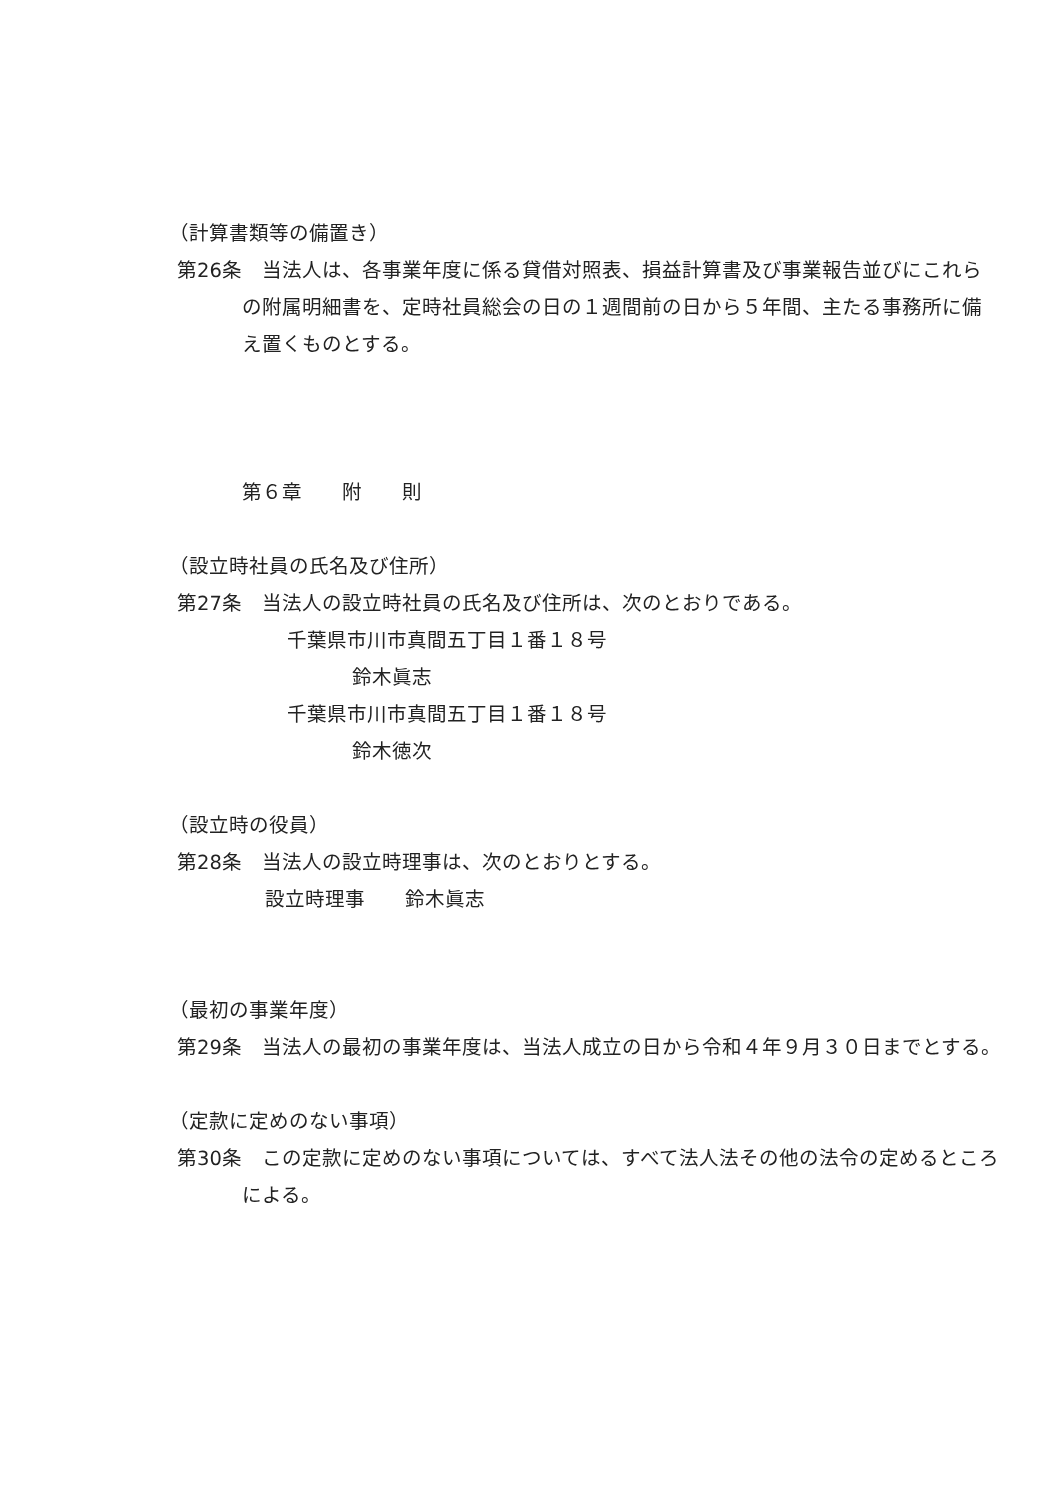（計算書類等の備置き）
第26条　当法人は、各事業年度に係る貸借対照表、損益計算書及び事業報告並びにこれらの附属明細書を、定時社員総会の日の１週間前の日から５年間、主たる事務所に備え置くものとする。
第６章　　附　　則
（設立時社員の氏名及び住所）
第27条　当法人の設立時社員の氏名及び住所は、次のとおりである。
千葉県市川市真間五丁目１番１８号
鈴木眞志
千葉県市川市真間五丁目１番１８号
鈴木徳次
（設立時の役員）
第28条　当法人の設立時理事は、次のとおりとする。
設立時理事　　鈴木眞志
（最初の事業年度）
第29条　当法人の最初の事業年度は、当法人成立の日から令和４年９月３０日までとする。
（定款に定めのない事項）
第30条　この定款に定めのない事項については、すべて法人法その他の法令の定めるところによる。